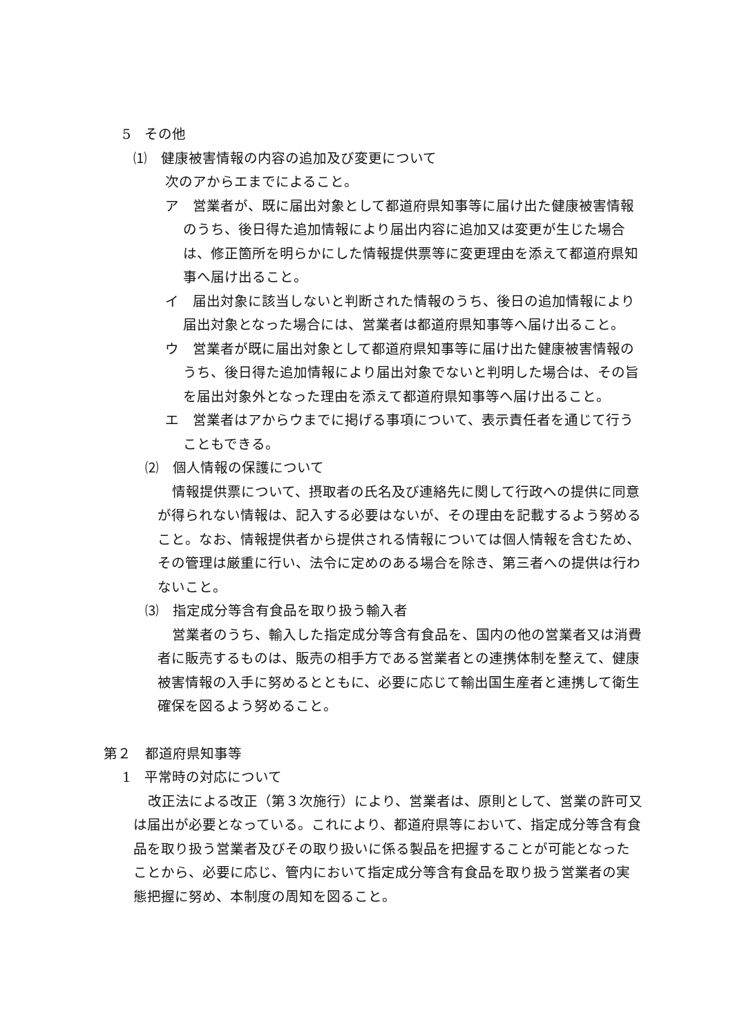5　その他
⑴　健康被害情報の内容の追加及び変更について
次のアからエまでによること。
ア　営業者が、既に届出対象として都道府県知事等に届け出た健康被害情報のうち、後日得た追加情報により届出内容に追加又は変更が生じた場合は、修正箇所を明らかにした情報提供票等に変更理由を添えて都道府県知事へ届け出ること。
イ　届出対象に該当しないと判断された情報のうち、後日の追加情報により届出対象となった場合には、営業者は都道府県知事等へ届け出ること。
ウ　営業者が既に届出対象として都道府県知事等に届け出た健康被害情報のうち、後日得た追加情報により届出対象でないと判明した場合は、その旨を届出対象外となった理由を添えて都道府県知事等へ届け出ること。
エ　営業者はアからウまでに掲げる事項について、表示責任者を通じて行うこともできる。
⑵　個人情報の保護について
情報提供票について、摂取者の氏名及び連絡先に関して行政への提供に同意が得られない情報は、記入する必要はないが、その理由を記載するよう努めること。なお、情報提供者から提供される情報については個人情報を含むため、その管理は厳重に行い、法令に定めのある場合を除き、第三者への提供は行わないこと。
⑶　指定成分等含有食品を取り扱う輸入者
営業者のうち、輸入した指定成分等含有食品を、国内の他の営業者又は消費者に販売するものは、販売の相手方である営業者との連携体制を整えて、健康被害情報の入手に努めるとともに、必要に応じて輸出国生産者と連携して衛生確保を図るよう努めること。
第２　都道府県知事等
1　平常時の対応について
改正法による改正（第３次施行）により、営業者は、原則として、営業の許可又は届出が必要となっている。これにより、都道府県等において、指定成分等含有食品を取り扱う営業者及びその取り扱いに係る製品を把握することが可能となったことから、必要に応じ、管内において指定成分等含有食品を取り扱う営業者の実態把握に努め、本制度の周知を図ること。